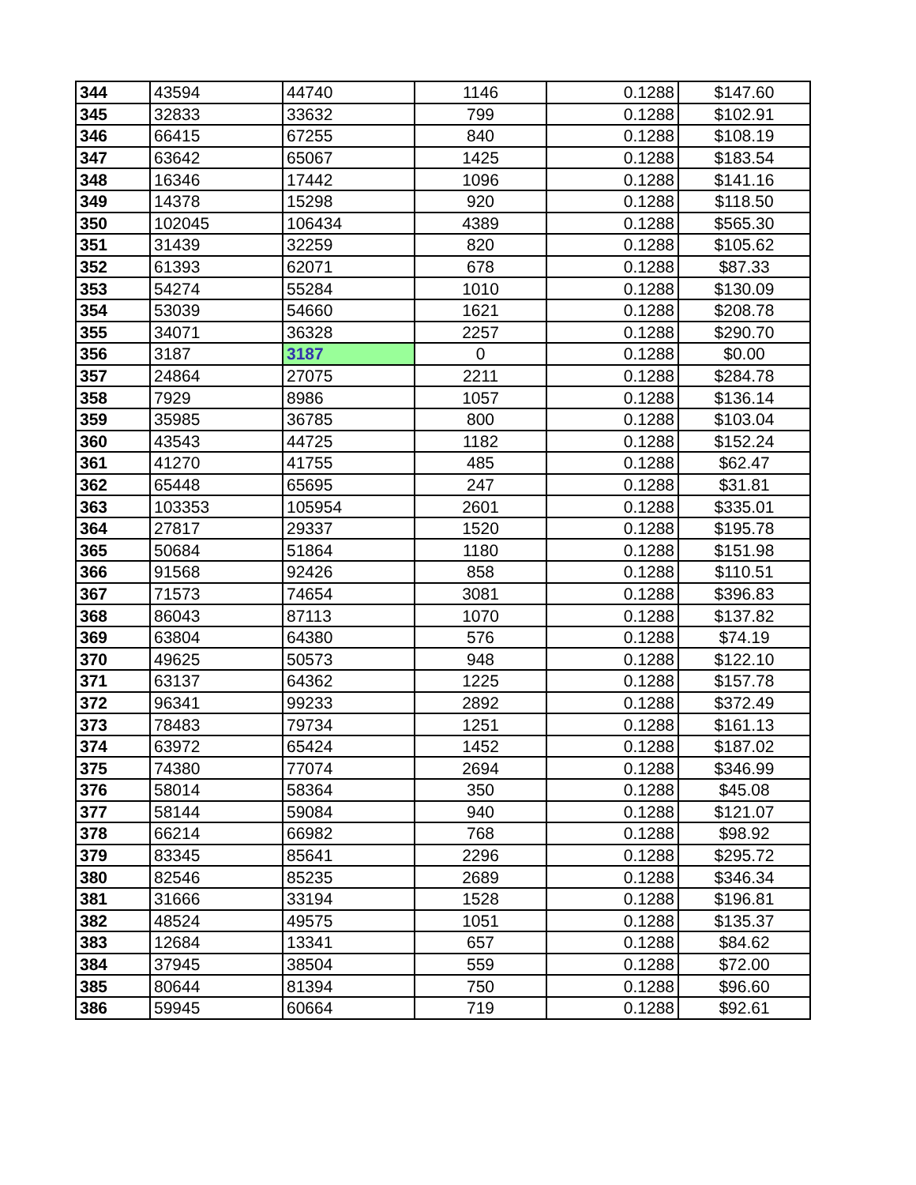| 344 | 43594 | 44740 | 1146 | 0.1288 | $147.60 |
| 345 | 32833 | 33632 | 799 | 0.1288 | $102.91 |
| 346 | 66415 | 67255 | 840 | 0.1288 | $108.19 |
| 347 | 63642 | 65067 | 1425 | 0.1288 | $183.54 |
| 348 | 16346 | 17442 | 1096 | 0.1288 | $141.16 |
| 349 | 14378 | 15298 | 920 | 0.1288 | $118.50 |
| 350 | 102045 | 106434 | 4389 | 0.1288 | $565.30 |
| 351 | 31439 | 32259 | 820 | 0.1288 | $105.62 |
| 352 | 61393 | 62071 | 678 | 0.1288 | $87.33 |
| 353 | 54274 | 55284 | 1010 | 0.1288 | $130.09 |
| 354 | 53039 | 54660 | 1621 | 0.1288 | $208.78 |
| 355 | 34071 | 36328 | 2257 | 0.1288 | $290.70 |
| 356 | 3187 | 3187 | 0 | 0.1288 | $0.00 |
| 357 | 24864 | 27075 | 2211 | 0.1288 | $284.78 |
| 358 | 7929 | 8986 | 1057 | 0.1288 | $136.14 |
| 359 | 35985 | 36785 | 800 | 0.1288 | $103.04 |
| 360 | 43543 | 44725 | 1182 | 0.1288 | $152.24 |
| 361 | 41270 | 41755 | 485 | 0.1288 | $62.47 |
| 362 | 65448 | 65695 | 247 | 0.1288 | $31.81 |
| 363 | 103353 | 105954 | 2601 | 0.1288 | $335.01 |
| 364 | 27817 | 29337 | 1520 | 0.1288 | $195.78 |
| 365 | 50684 | 51864 | 1180 | 0.1288 | $151.98 |
| 366 | 91568 | 92426 | 858 | 0.1288 | $110.51 |
| 367 | 71573 | 74654 | 3081 | 0.1288 | $396.83 |
| 368 | 86043 | 87113 | 1070 | 0.1288 | $137.82 |
| 369 | 63804 | 64380 | 576 | 0.1288 | $74.19 |
| 370 | 49625 | 50573 | 948 | 0.1288 | $122.10 |
| 371 | 63137 | 64362 | 1225 | 0.1288 | $157.78 |
| 372 | 96341 | 99233 | 2892 | 0.1288 | $372.49 |
| 373 | 78483 | 79734 | 1251 | 0.1288 | $161.13 |
| 374 | 63972 | 65424 | 1452 | 0.1288 | $187.02 |
| 375 | 74380 | 77074 | 2694 | 0.1288 | $346.99 |
| 376 | 58014 | 58364 | 350 | 0.1288 | $45.08 |
| 377 | 58144 | 59084 | 940 | 0.1288 | $121.07 |
| 378 | 66214 | 66982 | 768 | 0.1288 | $98.92 |
| 379 | 83345 | 85641 | 2296 | 0.1288 | $295.72 |
| 380 | 82546 | 85235 | 2689 | 0.1288 | $346.34 |
| 381 | 31666 | 33194 | 1528 | 0.1288 | $196.81 |
| 382 | 48524 | 49575 | 1051 | 0.1288 | $135.37 |
| 383 | 12684 | 13341 | 657 | 0.1288 | $84.62 |
| 384 | 37945 | 38504 | 559 | 0.1288 | $72.00 |
| 385 | 80644 | 81394 | 750 | 0.1288 | $96.60 |
| 386 | 59945 | 60664 | 719 | 0.1288 | $92.61 |